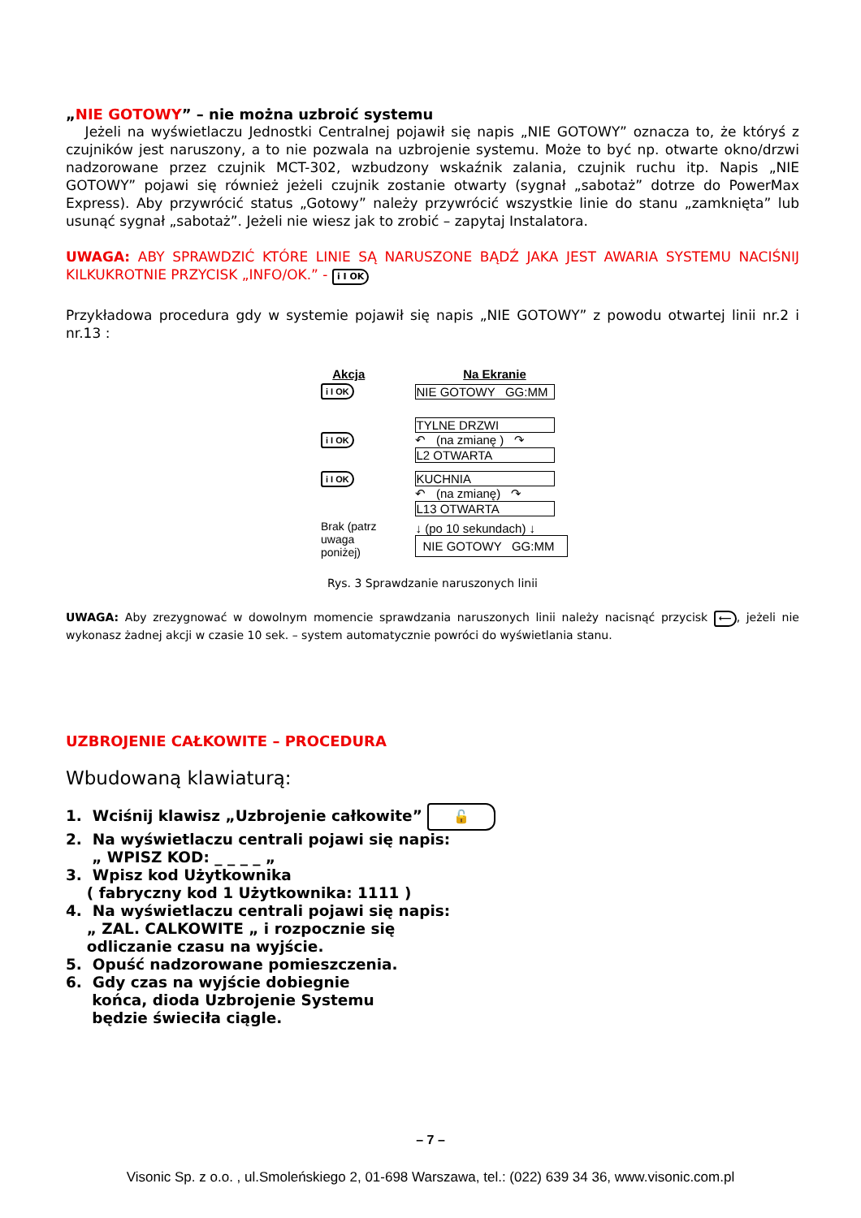„NIE GOTOWY” – nie można uzbroić systemu
Jeżeli na wyświetlaczu Jednostki Centralnej pojawił się napis „NIE GOTOWY” oznacza to, że któryś z czujników jest naruszony, a to nie pozwala na uzbrojenie systemu. Może to być np. otwarte okno/drzwi nadzorowane przez czujnik MCT-302, wzbudzony wskaźnik zalania, czujnik ruchu itp. Napis „NIE GOTOWY” pojawi się również jeżeli czujnik zostanie otwarty (sygnał „sabotaż” dotrze do PowerMax Express). Aby przywrócić status „Gotowy” należy przywrócić wszystkie linie do stanu „zamknięta” lub usunąć sygnał „sabotaż”. Jeżeli nie wiesz jak to zrobić – zapytaj Instalatora.
UWAGA: ABY SPRAWDZIĆ KTÓRE LINIE SĄ NARUSZONE BĄDŹ JAKA JEST AWARIA SYSTEMU NACIŚNIJ KILKUKROTNIE PRZYCISK „INFO/OK.” - i I OK
Przykładowa procedura gdy w systemie pojawił się napis „NIE GOTOWY” z powodu otwartej linii nr.2 i nr.13 :
| Akcja | Na Ekranie |
| --- | --- |
| i I OK | NIE GOTOWY GG:MM |
| i I OK | TYLNE DRZWI ↶ (na zmianę ) ↷ L2 OTWARTA |
| i I OK | KUCHNIA ↶ (na zmianę) ↷ L13 OTWARTA |
| Brak (patrz uwaga poniżej) | ↓ (po 10 sekundach) ↓ NIE GOTOWY GG:MM |
Rys. 3 Sprawdzanie naruszonych linii
UWAGA: Aby zrezygnować w dowolnym momencie sprawdzania naruszonych linii należy nacisnąć przycisk ⟵, jeżeli nie wykonasz żadnej akcji w czasie 10 sek. – system automatycznie powróci do wyświetlania stanu.
UZBROJENIE CAŁKOWITE – PROCEDURA
Wbudowaną klawiaturą:
1. Wciśnij klawisz „Uzbrojenie całkowite” 🔓
2. Na wyświetlaczu centrali pojawi się napis:
„ WPISZ KOD: _ _ _ _ „
3. Wpisz kod Użytkownika
( fabryczny kod 1 Użytkownika: 1111 )
4. Na wyświetlaczu centrali pojawi się napis:
„ ZAL. CALKOWITE „ i rozpocznie się
odliczanie czasu na wyjście.
5. Opuść nadzorowane pomieszczenia.
6. Gdy czas na wyjście dobiegnie
końca, dioda Uzbrojenie Systemu
będzie świeciła ciągle.
– 7 –
Visonic Sp. z o.o. , ul.Smoleńskiego 2, 01-698 Warszawa, tel.: (022) 639 34 36, www.visonic.com.pl